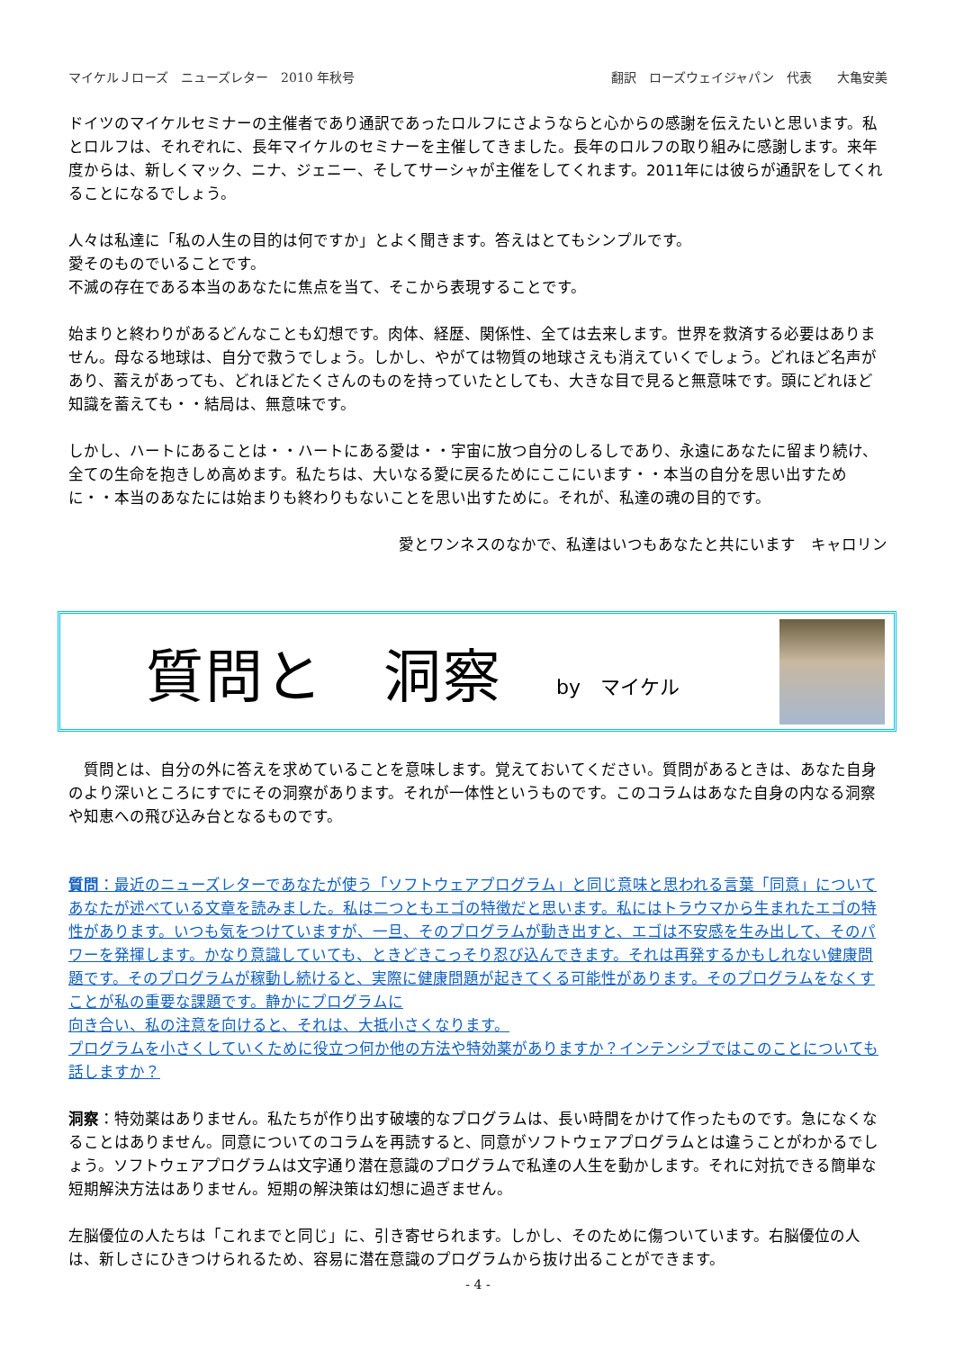マイケルＪローズ　ニューズレター　2010 年秋号 翻訳　ローズウェイジャパン　代表　　大亀安美
ドイツのマイケルセミナーの主催者であり通訳であったロルフにさようならと心からの感謝を伝えたいと思います。私とロルフは、それぞれに、長年マイケルのセミナーを主催してきました。長年のロルフの取り組みに感謝します。来年度からは、新しくマック、ニナ、ジェニー、そしてサーシャが主催をしてくれます。2011年には彼らが通訳をしてくれることになるでしょう。
人々は私達に「私の人生の目的は何ですか」とよく聞きます。答えはとてもシンプルです。
愛そのものでいることです。
不滅の存在である本当のあなたに焦点を当て、そこから表現することです。
始まりと終わりがあるどんなことも幻想です。肉体、経歴、関係性、全ては去来します。世界を救済する必要はありません。母なる地球は、自分で救うでしょう。しかし、やがては物質の地球さえも消えていくでしょう。どれほど名声があり、蓄えがあっても、どれほどたくさんのものを持っていたとしても、大きな目で見ると無意味です。頭にどれほど知識を蓄えても・・結局は、無意味です。
しかし、ハートにあることは・・ハートにある愛は・・宇宙に放つ自分のしるしであり、永遠にあなたに留まり続け、全ての生命を抱きしめ高めます。私たちは、大いなる愛に戻るためにここにいます・・本当の自分を思い出すために・・本当のあなたには始まりも終わりもないことを思い出すために。それが、私達の魂の目的です。
愛とワンネスのなかで、私達はいつもあなたと共にいます　キャロリン
質問と　洞察 by　マイケル
　質問とは、自分の外に答えを求めていることを意味します。覚えておいてください。質問があるときは、あなた自身のより深いところにすでにその洞察があります。それが一体性というものです。このコラムはあなた自身の内なる洞察や知恵への飛び込み台となるものです。
質問：最近のニューズレターであなたが使う「ソフトウェアプログラム」と同じ意味と思われる言葉「同意」についてあなたが述べている文章を読みました。私は二つともエゴの特徴だと思います。私にはトラウマから生まれたエゴの特性があります。いつも気をつけていますが、一旦、そのプログラムが動き出すと、エゴは不安感を生み出して、そのパワーを発揮します。かなり意識していても、ときどきこっそり忍び込んできます。それは再発するかもしれない健康問題です。そのプログラムが稼動し続けると、実際に健康問題が起きてくる可能性があります。そのプログラムをなくすことが私の重要な課題です。静かにプログラムに
向き合い、私の注意を向けると、それは、大抵小さくなります。
プログラムを小さくしていくために役立つ何か他の方法や特効薬がありますか？インテンシブではこのことについても話しますか？
洞察：特効薬はありません。私たちが作り出す破壊的なプログラムは、長い時間をかけて作ったものです。急になくなることはありません。同意についてのコラムを再読すると、同意がソフトウェアプログラムとは違うことがわかるでしょう。ソフトウェアプログラムは文字通り潜在意識のプログラムで私達の人生を動かします。それに対抗できる簡単な短期解決方法はありません。短期の解決策は幻想に過ぎません。
左脳優位の人たちは「これまでと同じ」に、引き寄せられます。しかし、そのために傷ついています。右脳優位の人は、新しさにひきつけられるため、容易に潜在意識のプログラムから抜け出ることができます。
- 4 -